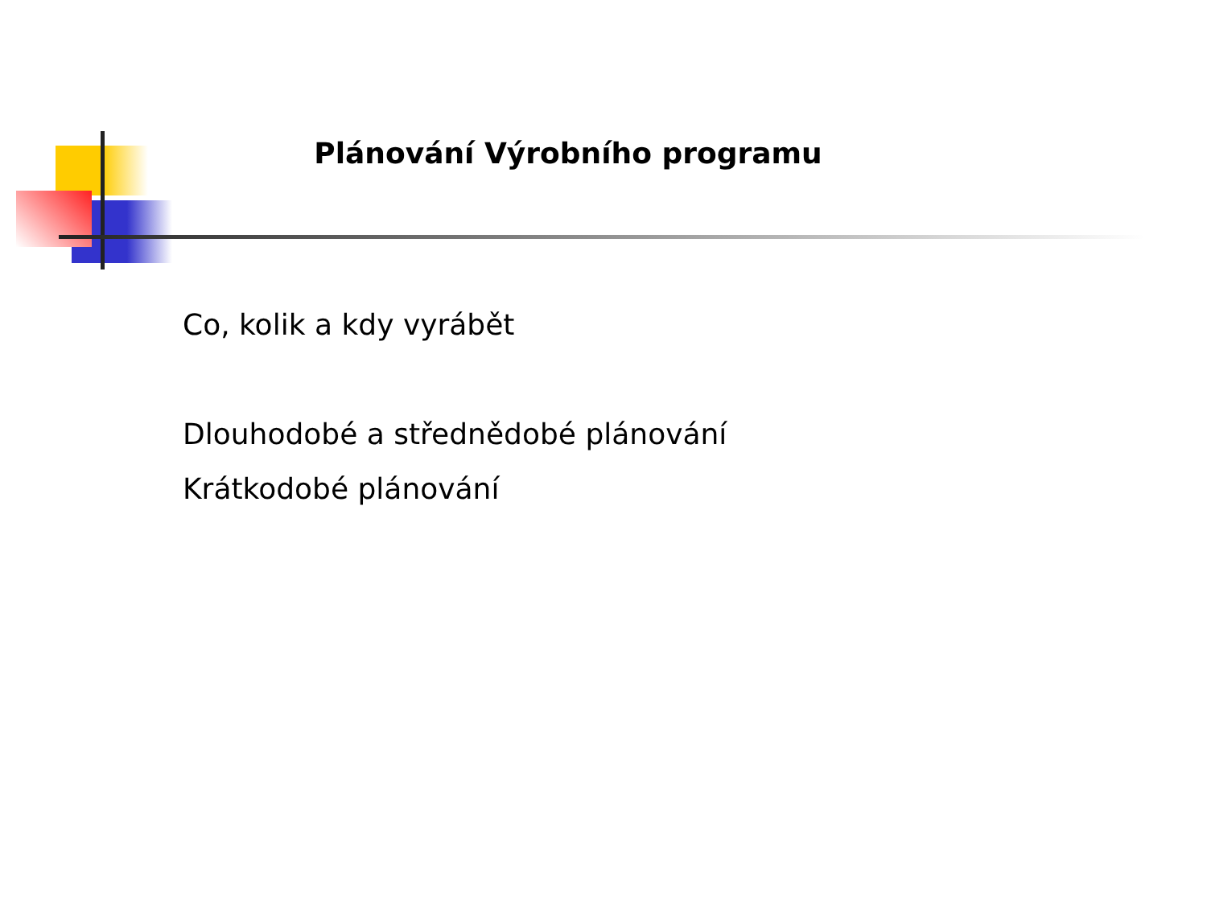Plánování Výrobního programu
Co, kolik a kdy vyrábět
Dlouhodobé a střednědobé plánování
Krátkodobé plánování